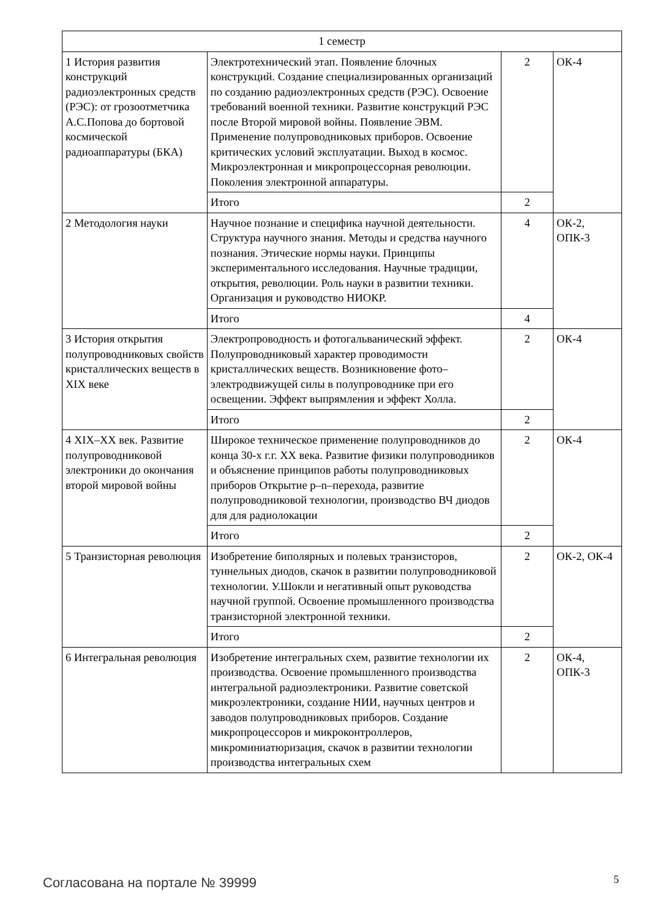| 1 семестр | | | |
| 1 История развития конструкций радиоэлектронных средств (РЭС): от грозоотметчика А.С.Попова до бортовой космической радиоаппаратуры (БКА) | Электротехнический этап. Появление блочных конструкций. Создание специализированных организаций по созданию радиоэлектронных средств (РЭС). Освоение требований военной техники. Развитие конструкций РЭС после Второй мировой войны. Появление ЭВМ. Применение полупроводниковых приборов. Освоение критических условий эксплуатации. Выход в космос. Микроэлектронная и микропроцессорная революции. Поколения электронной аппаратуры. | 2 | ОК-4 |
| | Итого | 2 | |
| 2 Методология науки | Научное познание и специфика научной деятельности. Структура научного знания. Методы и средства научного познания. Этические нормы науки. Принципы экспериментального исследования. Научные традиции, открытия, революции. Роль науки в развитии техники. Организация и руководство НИОКР. | 4 | ОК-2, ОПК-3 |
| | Итого | 4 | |
| 3 История открытия полупроводниковых свойств кристаллических веществ в XIX веке | Электропроводность и фотогальванический эффект. Полупроводниковый характер проводимости кристаллических веществ. Возникновение фото–электродвижущей силы в полупроводнике при его освещении. Эффект выпрямления и эффект Холла. | 2 | ОК-4 |
| | Итого | 2 | |
| 4 XIX–XX век. Развитие полупроводниковой электроники до окончания второй мировой войны | Широкое техническое применение полупроводников до конца 30-х г.г. XX века. Развитие физики полупроводников и объяснение принципов работы полупроводниковых приборов Открытие p–n–перехода, развитие полупроводниковой технологии, производство ВЧ диодов для для радиолокации | 2 | ОК-4 |
| | Итого | 2 | |
| 5 Транзисторная революция | Изобретение биполярных и полевых транзисторов, туннельных диодов, скачок в развитии полупроводниковой технологии. У.Шокли и негативный опыт руководства научной группой. Освоение промышленного производства транзисторной электронной техники. | 2 | ОК-2, ОК-4 |
| | Итого | 2 | |
| 6 Интегральная революция | Изобретение интегральных схем, развитие технологии их производства. Освоение промышленного производства интегральной радиоэлектроники. Развитие советской микроэлектроники, создание НИИ, научных центров и заводов полупроводниковых приборов. Создание микропроцессоров и микроконтроллеров, микроминиатюризация, скачок в развитии технологии производства интегральных схем | 2 | ОК-4, ОПК-3 |
Согласована на портале № 39999 5